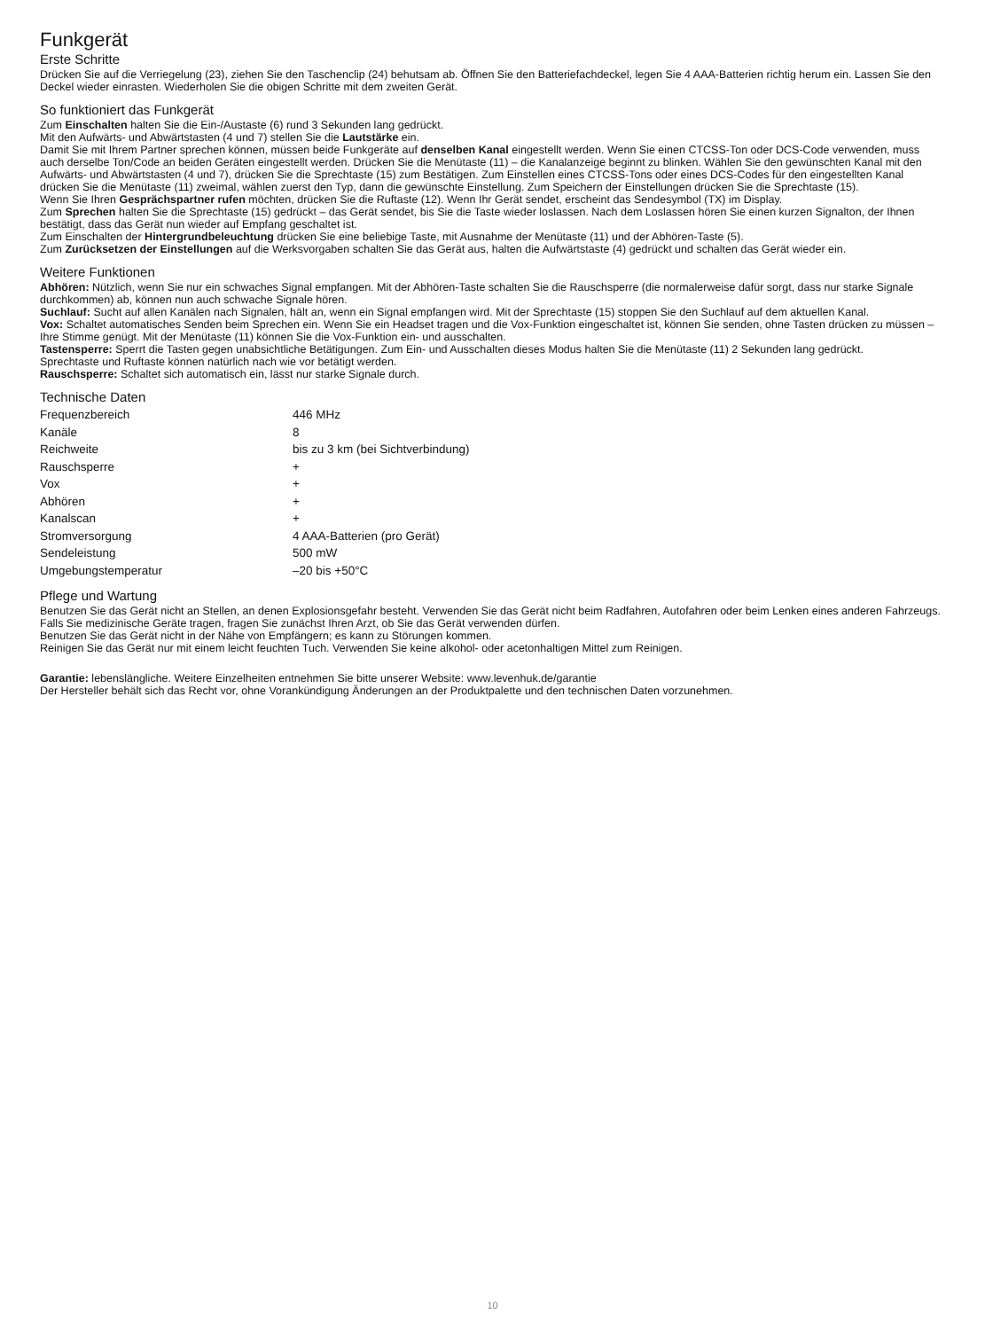Funkgerät
Erste Schritte
Drücken Sie auf die Verriegelung (23), ziehen Sie den Taschenclip (24) behutsam ab. Öffnen Sie den Batteriefachdeckel, legen Sie 4 AAA-Batterien richtig herum ein. Lassen Sie den Deckel wieder einrasten. Wiederholen Sie die obigen Schritte mit dem zweiten Gerät.
So funktioniert das Funkgerät
Zum Einschalten halten Sie die Ein-/Austaste (6) rund 3 Sekunden lang gedrückt.
Mit den Aufwärts- und Abwärtstasten (4 und 7) stellen Sie die Lautstärke ein.
Damit Sie mit Ihrem Partner sprechen können, müssen beide Funkgeräte auf denselben Kanal eingestellt werden. Wenn Sie einen CTCSS-Ton oder DCS-Code verwenden, muss auch derselbe Ton/Code an beiden Geräten eingestellt werden. Drücken Sie die Menütaste (11) – die Kanalanzeige beginnt zu blinken. Wählen Sie den gewünschten Kanal mit den Aufwärts- und Abwärtstasten (4 und 7), drücken Sie die Sprechtaste (15) zum Bestätigen. Zum Einstellen eines CTCSS-Tons oder eines DCS-Codes für den eingestellten Kanal drücken Sie die Menütaste (11) zweimal, wählen zuerst den Typ, dann die gewünschte Einstellung. Zum Speichern der Einstellungen drücken Sie die Sprechtaste (15).
Wenn Sie Ihren Gesprächspartner rufen möchten, drücken Sie die Ruftaste (12). Wenn Ihr Gerät sendet, erscheint das Sendesymbol (TX) im Display.
Zum Sprechen halten Sie die Sprechtaste (15) gedrückt – das Gerät sendet, bis Sie die Taste wieder loslassen. Nach dem Loslassen hören Sie einen kurzen Signalton, der Ihnen bestätigt, dass das Gerät nun wieder auf Empfang geschaltet ist.
Zum Einschalten der Hintergrundbeleuchtung drücken Sie eine beliebige Taste, mit Ausnahme der Menütaste (11) und der Abhören-Taste (5).
Zum Zurücksetzen der Einstellungen auf die Werksvorgaben schalten Sie das Gerät aus, halten die Aufwärtstaste (4) gedrückt und schalten das Gerät wieder ein.
Weitere Funktionen
Abhören: Nützlich, wenn Sie nur ein schwaches Signal empfangen. Mit der Abhören-Taste schalten Sie die Rauschsperre (die normalerweise dafür sorgt, dass nur starke Signale durchkommen) ab, können nun auch schwache Signale hören.
Suchlauf: Sucht auf allen Kanälen nach Signalen, hält an, wenn ein Signal empfangen wird. Mit der Sprechtaste (15) stoppen Sie den Suchlauf auf dem aktuellen Kanal.
Vox: Schaltet automatisches Senden beim Sprechen ein. Wenn Sie ein Headset tragen und die Vox-Funktion eingeschaltet ist, können Sie senden, ohne Tasten drücken zu müssen – Ihre Stimme genügt. Mit der Menütaste (11) können Sie die Vox-Funktion ein- und ausschalten.
Tastensperre: Sperrt die Tasten gegen unabsichtliche Betätigungen. Zum Ein- und Ausschalten dieses Modus halten Sie die Menütaste (11) 2 Sekunden lang gedrückt.
Sprechtaste und Ruftaste können natürlich nach wie vor betätigt werden.
Rauschsperre: Schaltet sich automatisch ein, lässt nur starke Signale durch.
Technische Daten
| Frequenzbereich | 446 MHz |
| Kanäle | 8 |
| Reichweite | bis zu 3 km (bei Sichtverbindung) |
| Rauschsperre | + |
| Vox | + |
| Abhören | + |
| Kanalscan | + |
| Stromversorgung | 4 AAA-Batterien (pro Gerät) |
| Sendeleistung | 500 mW |
| Umgebungstemperatur | –20 bis +50°C |
Pflege und Wartung
Benutzen Sie das Gerät nicht an Stellen, an denen Explosionsgefahr besteht. Verwenden Sie das Gerät nicht beim Radfahren, Autofahren oder beim Lenken eines anderen Fahrzeugs.
Falls Sie medizinische Geräte tragen, fragen Sie zunächst Ihren Arzt, ob Sie das Gerät verwenden dürfen.
Benutzen Sie das Gerät nicht in der Nähe von Empfängern; es kann zu Störungen kommen.
Reinigen Sie das Gerät nur mit einem leicht feuchten Tuch. Verwenden Sie keine alkohol- oder acetonhaltigen Mittel zum Reinigen.
Garantie: lebenslängliche. Weitere Einzelheiten entnehmen Sie bitte unserer Website: www.levenhuk.de/garantie
Der Hersteller behält sich das Recht vor, ohne Vorankündigung Änderungen an der Produktpalette und den technischen Daten vorzunehmen.
10